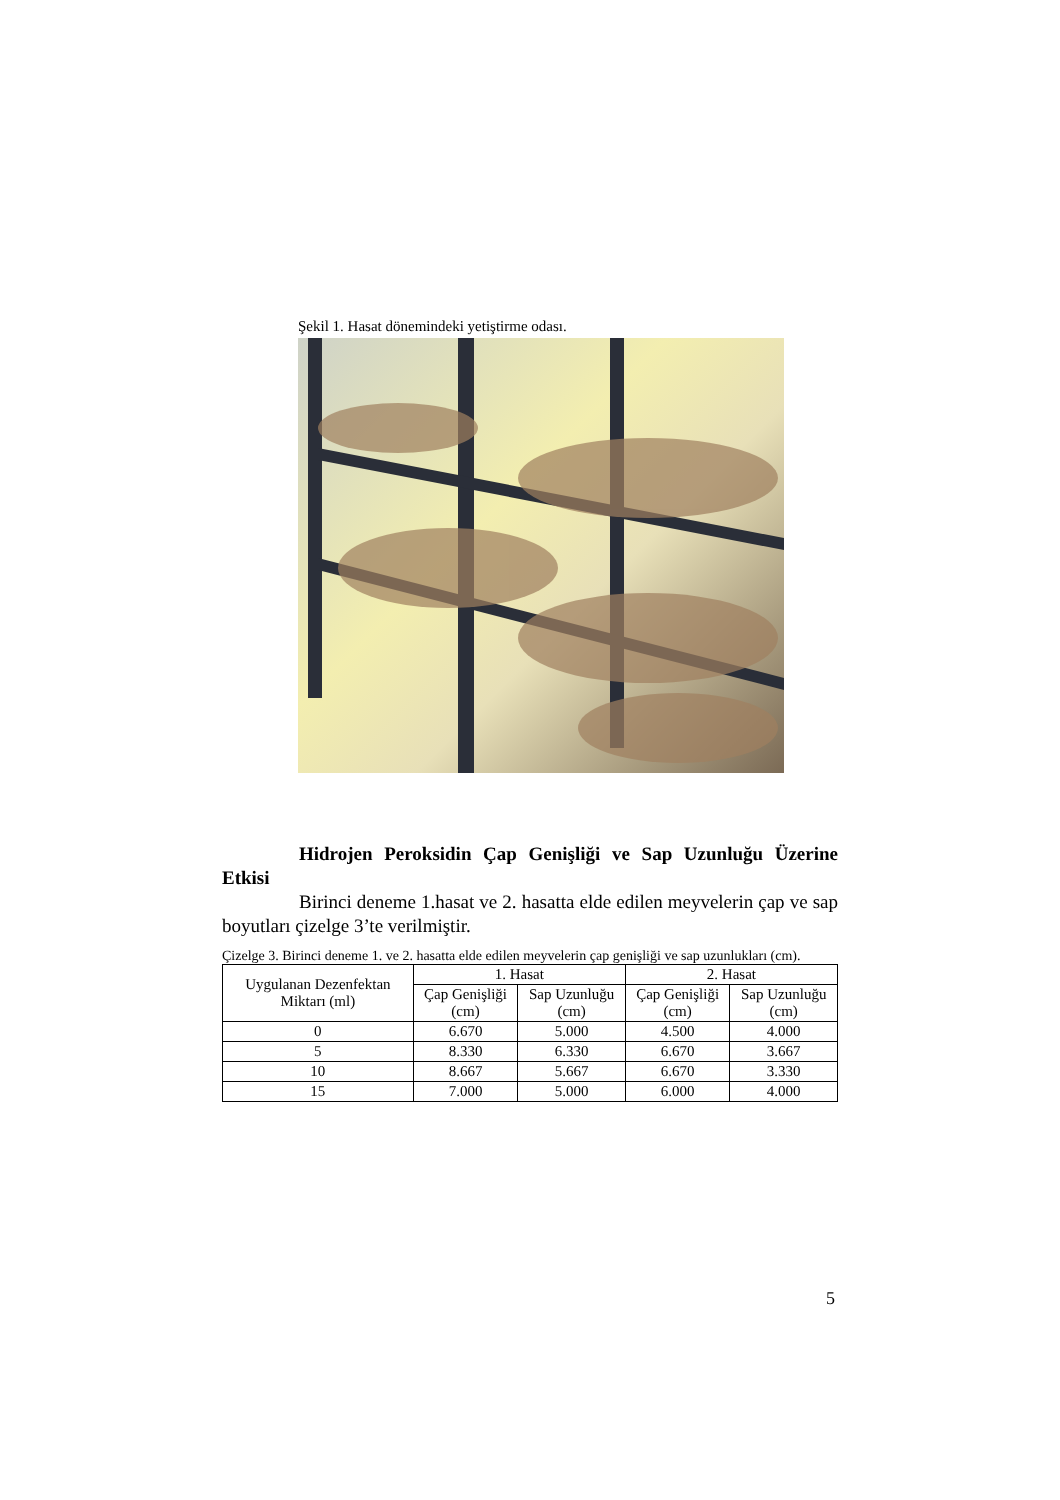Şekil 1. Hasat dönemindeki yetiştirme odası.
Hidrojen Peroksidin Çap Genişliği ve Sap Uzunluğu Üzerine Etkisi
Birinci deneme 1.hasat ve 2. hasatta elde edilen meyvelerin çap ve sap boyutları çizelge 3’te verilmiştir.
Çizelge 3. Birinci deneme 1. ve 2. hasatta elde edilen meyvelerin çap genişliği ve sap uzunlukları (cm).
| Uygulanan Dezenfektan Miktarı (ml) | 1. Hasat | | 2. Hasat | |
| --- | --- | --- | --- | --- |
| | Çap Genişliği (cm) | Sap Uzunluğu (cm) | Çap Genişliği (cm) | Sap Uzunluğu (cm) |
| 0 | 6.670 | 5.000 | 4.500 | 4.000 |
| 5 | 8.330 | 6.330 | 6.670 | 3.667 |
| 10 | 8.667 | 5.667 | 6.670 | 3.330 |
| 15 | 7.000 | 5.000 | 6.000 | 4.000 |
5